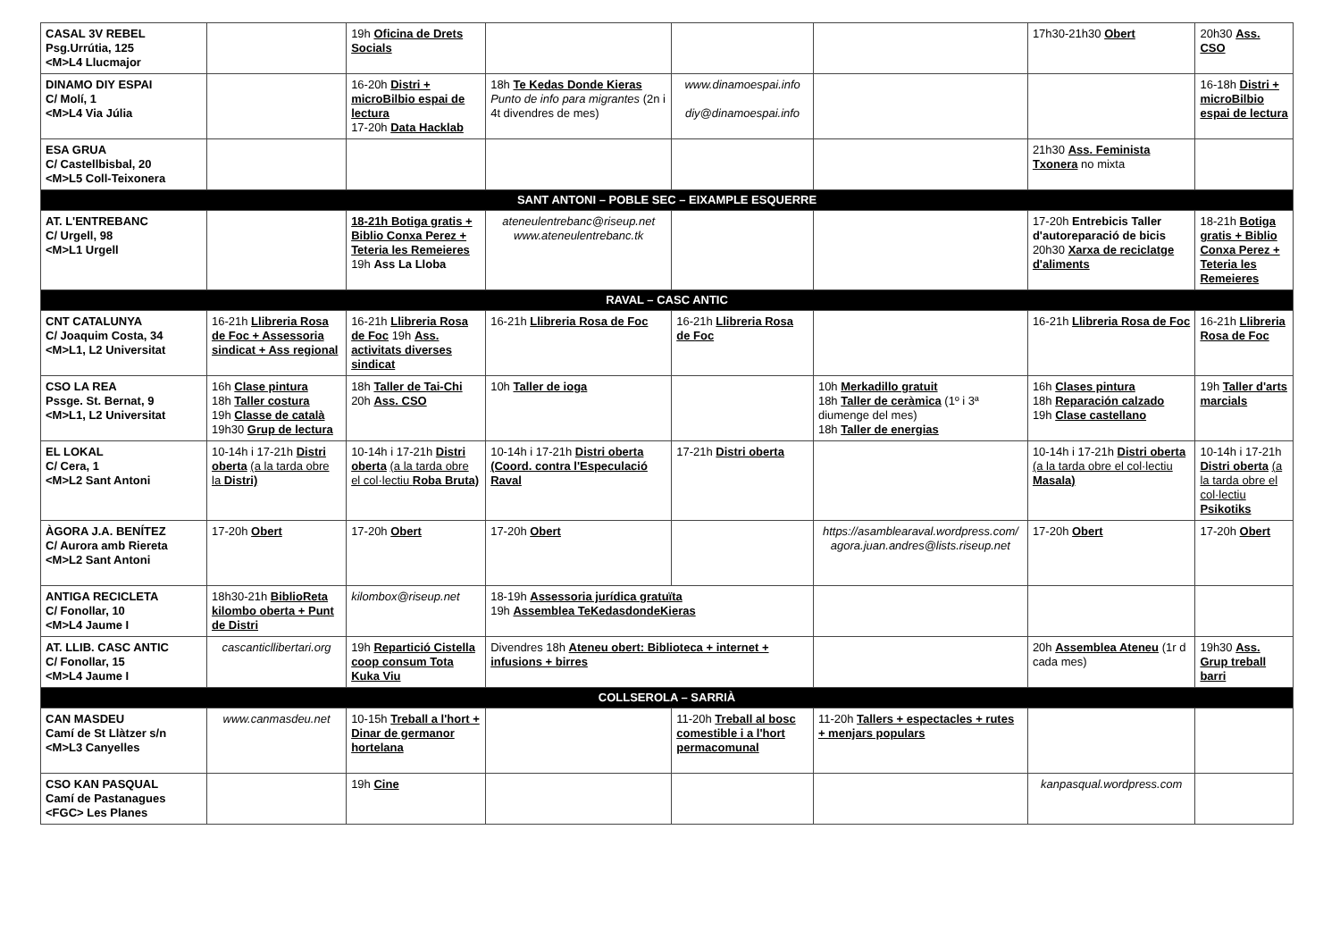| CASAL 3V REBEL Psg.Urrútia, 125 <M>L4 Llucmajor | | 19h Oficina de Drets Socials | | | | 17h30-21h30 Obert | 20h30 Ass. CSO |
| DINAMO DIY ESPAI C/ Molí, 1 <M>L4 Via Júlia | | 16-20h Distri + microBilbio espai de lectura 17-20h Data Hacklab | 18h Te Kedas Donde Kieras Punto de info para migrantes (2n i 4t divendres de mes) | www.dinamoespai.info diy@dinamoespai.info | | | 16-18h Distri + microBilbio espai de lectura |
| ESA GRUA C/ Castellbisbal, 20 <M>L5 Coll-Teixonera | | | | | | 21h30 Ass. Feminista Txonera no mixta | |
| SANT ANTONI – POBLE SEC – EIXAMPLE ESQUERRE | | | | | | | |
| AT. L'ENTREBANC C/ Urgell, 98 <M>L1 Urgell | | 18-21h Botiga gratis + Biblio Conxa Perez + Teteria les Remeieres 19h Ass La Lloba | ateneulentrebanc@riseup.net www.ateneulentrebanc.tk | | | 17-20h Entrebicis Taller d'autoreparació de bicis 20h30 Xarxa de reciclatge d'aliments | 18-21h Botiga gratis + Biblio Conxa Perez + Teteria les Remeieres |
| RAVAL – CASC ANTIC | | | | | | | |
| CNT CATALUNYA C/ Joaquim Costa, 34 <M>L1, L2 Universitat | 16-21h Llibreria Rosa de Foc + Assessoria sindicat + Ass regional | 16-21h Llibreria Rosa de Foc 19h Ass. activitats diverses sindicat | 16-21h Llibreria Rosa de Foc | 16-21h Llibreria Rosa de Foc | | 16-21h Llibreria Rosa de Foc | 16-21h Llibreria Rosa de Foc |
| CSO LA REA Pssge. St. Bernat, 9 <M>L1, L2 Universitat | 16h Clase pintura 18h Taller costura 19h Classe de català 19h30 Grup de lectura | 18h Taller de Tai-Chi 20h Ass. CSO | 10h Taller de ioga | | 10h Merkadillo gratuit 18h Taller de ceràmica (1º i 3ª diumenge del mes) 18h Taller de energias | 16h Clases pintura 18h Reparación calzado 19h Clase castellano | 19h Taller d'arts marcials |
| EL LOKAL C/ Cera, 1 <M>L2 Sant Antoni | 10-14h i 17-21h Distri oberta (a la tarda obre la Distri) | 10-14h i 17-21h Distri oberta (a la tarda obre el col·lectiu Roba Bruta) | 10-14h i 17-21h Distri oberta (Coord. contra l'Especulació Raval | 17-21h Distri oberta | | 10-14h i 17-21h Distri oberta (a la tarda obre el col·lectiu Masala) | 10-14h i 17-21h Distri oberta (a la tarda obre el col·lectiu Psikotiks |
| ÀGORA J.A. BENÍTEZ C/ Aurora amb Riereta <M>L2 Sant Antoni | 17-20h Obert | 17-20h Obert | 17-20h Obert | | https://asamblearaval.wordpress.com/ agora.juan.andres@lists.riseup.net | 17-20h Obert | 17-20h Obert |
| ANTIGA RECICLETA C/ Fonollar, 10 <M>L4 Jaume I | 18h30-21h BiblioReta kilombo oberta + Punt de Distri | kilombox@riseup.net | 18-19h Assessoria jurídica gratuïta 19h Assemblea TeKedasdondeKieras | | | | |
| AT. LLIB. CASC ANTIC C/ Fonollar, 15 <M>L4 Jaume I | cascanticllibertari.org | 19h Repartició Cistella coop consum Tota Kuka Viu | Divendres 18h Ateneu obert: Biblioteca + internet + infusions + birres | | | 20h Assemblea Ateneu (1r d cada mes) | 19h30 Ass. Grup treball barri |
| COLLSEROLA – SARRIÀ | | | | | | | |
| CAN MASDEU Camí de St Llàtzer s/n <M>L3 Canyelles | www.canmasdeu.net | 10-15h Treball a l'hort + Dinar de germanor hortelana | | 11-20h Treball al bosc comestible i a l'hort permacomunal | 11-20h Tallers + espectacles + rutes + menjars populars | | |
| CSO KAN PASQUAL Camí de Pastanagues <FGC> Les Planes | | 19h Cine | | | | kanpasqual.wordpress.com | |